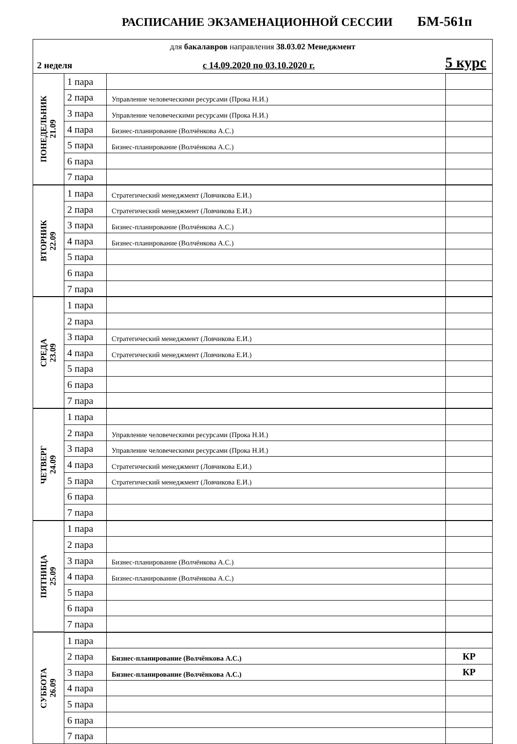РАСПИСАНИЕ ЭКЗАМЕНАЦИОННОЙ СЕССИИ БМ-561п
| для бакалавров направления 38.03.02 Менеджмент | | | |
| 2 неделя с 14.09.2020 по 03.10.2020 г. 5 курс | | | |
| ПОНЕДЕЛЬНИК 21.09 | 1 пара | | |
| | 2 пара | Управление человеческими ресурсами (Прока Н.И.) | |
| | 3 пара | Управление человеческими ресурсами (Прока Н.И.) | |
| | 4 пара | Бизнес-планирование (Волчёнкова А.С.) | |
| | 5 пара | Бизнес-планирование (Волчёнкова А.С.) | |
| | 6 пара | | |
| | 7 пара | | |
| ВТОРНИК 22.09 | 1 пара | Стратегический менеджмент (Ловчикова Е.И.) | |
| | 2 пара | Стратегический менеджмент (Ловчикова Е.И.) | |
| | 3 пара | Бизнес-планирование (Волчёнкова А.С.) | |
| | 4 пара | Бизнес-планирование (Волчёнкова А.С.) | |
| | 5 пара | | |
| | 6 пара | | |
| | 7 пара | | |
| СРЕДА 23.09 | 1 пара | | |
| | 2 пара | | |
| | 3 пара | Стратегический менеджмент (Ловчикова Е.И.) | |
| | 4 пара | Стратегический менеджмент (Ловчикова Е.И.) | |
| | 5 пара | | |
| | 6 пара | | |
| | 7 пара | | |
| ЧЕТВЕРГ 24.09 | 1 пара | | |
| | 2 пара | Управление человеческими ресурсами (Прока Н.И.) | |
| | 3 пара | Управление человеческими ресурсами (Прока Н.И.) | |
| | 4 пара | Стратегический менеджмент (Ловчикова Е.И.) | |
| | 5 пара | Стратегический менеджмент (Ловчикова Е.И.) | |
| | 6 пара | | |
| | 7 пара | | |
| ПЯТНИЦА 25.09 | 1 пара | | |
| | 2 пара | | |
| | 3 пара | Бизнес-планирование (Волчёнкова А.С.) | |
| | 4 пара | Бизнес-планирование (Волчёнкова А.С.) | |
| | 5 пара | | |
| | 6 пара | | |
| | 7 пара | | |
| СУББОТА 26.09 | 1 пара | | |
| | 2 пара | Бизнес-планирование (Волчёнкова А.С.) | КР |
| | 3 пара | Бизнес-планирование (Волчёнкова А.С.) | КР |
| | 4 пара | | |
| | 5 пара | | |
| | 6 пара | | |
| | 7 пара | | |